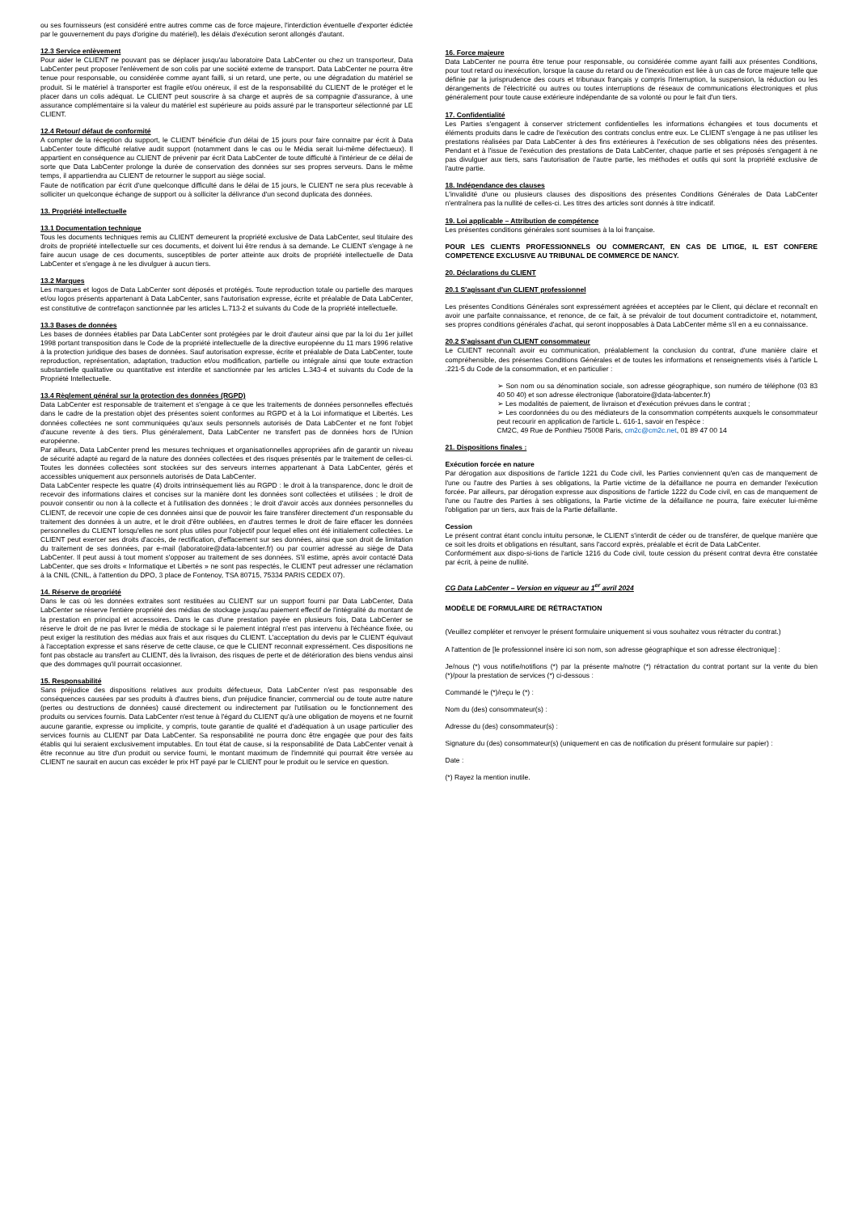ou ses fournisseurs (est considéré entre autres comme cas de force majeure, l'interdiction éventuelle d'exporter édictée par le gouvernement du pays d'origine du matériel), les délais d'exécution seront allongés d'autant.
12.3 Service enlèvement
Pour aider le CLIENT ne pouvant pas se déplacer jusqu'au laboratoire Data LabCenter ou chez un transporteur, Data LabCenter peut proposer l'enlèvement de son colis par une société externe de transport. Data LabCenter ne pourra être tenue pour responsable, ou considérée comme ayant failli, si un retard, une perte, ou une dégradation du matériel se produit. Si le matériel à transporter est fragile et/ou onéreux, il est de la responsabilité du CLIENT de le protéger et le placer dans un colis adéquat. Le CLIENT peut souscrire à sa charge et auprès de sa compagnie d'assurance, à une assurance complémentaire si la valeur du matériel est supérieure au poids assuré par le transporteur sélectionné par LE CLIENT.
12.4 Retour/ défaut de conformité
A compter de la réception du support, le CLIENT bénéficie d'un délai de 15 jours pour faire connaitre par écrit à Data LabCenter toute difficulté relative audit support (notamment dans le cas ou le Média serait lui-même défectueux). Il appartient en conséquence au CLIENT de prévenir par écrit Data LabCenter de toute difficulté à l'intérieur de ce délai de sorte que Data LabCenter prolonge la durée de conservation des données sur ses propres serveurs. Dans le même temps, il appartiendra au CLIENT de retourner le support au siège social.
Faute de notification par écrit d'une quelconque difficulté dans le délai de 15 jours, le CLIENT ne sera plus recevable à solliciter un quelconque échange de support ou à solliciter la délivrance d'un second duplicata des données.
13. Propriété intellectuelle
13.1 Documentation technique
Tous les documents techniques remis au CLIENT demeurent la propriété exclusive de Data LabCenter, seul titulaire des droits de propriété intellectuelle sur ces documents, et doivent lui être rendus à sa demande. Le CLIENT s'engage à ne faire aucun usage de ces documents, susceptibles de porter atteinte aux droits de propriété intellectuelle de Data LabCenter et s'engage à ne les divulguer à aucun tiers.
13.2 Marques
Les marques et logos de Data LabCenter sont déposés et protégés. Toute reproduction totale ou partielle des marques et/ou logos présents appartenant à Data LabCenter, sans l'autorisation expresse, écrite et préalable de Data LabCenter, est constitutive de contrefaçon sanctionnée par les articles L.713-2 et suivants du Code de la propriété intellectuelle.
13.3 Bases de données
Les bases de données établies par Data LabCenter sont protégées par le droit d'auteur ainsi que par la loi du 1er juillet 1998 portant transposition dans le Code de la propriété intellectuelle de la directive européenne du 11 mars 1996 relative à la protection juridique des bases de données. Sauf autorisation expresse, écrite et préalable de Data LabCenter, toute reproduction, représentation, adaptation, traduction et/ou modification, partielle ou intégrale ainsi que toute extraction substantielle qualitative ou quantitative est interdite et sanctionnée par les articles L.343-4 et suivants du Code de la Propriété Intellectuelle.
13.4 Règlement général sur la protection des données (RGPD)
Data LabCenter est responsable de traitement et s'engage à ce que les traitements de données personnelles effectués dans le cadre de la prestation objet des présentes soient conformes au RGPD et à la Loi informatique et Libertés. Les données collectées ne sont communiquées qu'aux seuls personnels autorisés de Data LabCenter et ne font l'objet d'aucune revente à des tiers. Plus généralement, Data LabCenter ne transfert pas de données hors de l'Union européenne.
Par ailleurs, Data LabCenter prend les mesures techniques et organisationnelles appropriées afin de garantir un niveau de sécurité adapté au regard de la nature des données collectées et des risques présentés par le traitement de celles-ci. Toutes les données collectées sont stockées sur des serveurs internes appartenant à Data LabCenter, gérés et accessibles uniquement aux personnels autorisés de Data LabCenter.
Data LabCenter respecte les quatre (4) droits intrinsèquement liés au RGPD : le droit à la transparence, donc le droit de recevoir des informations claires et concises sur la manière dont les données sont collectées et utilisées ; le droit de pouvoir consentir ou non à la collecte et à l'utilisation des données ; le droit d'avoir accès aux données personnelles du CLIENT, de recevoir une copie de ces données ainsi que de pouvoir les faire transférer directement d'un responsable du traitement des données à un autre, et le droit d'être oubliées, en d'autres termes le droit de faire effacer les données personnelles du CLIENT lorsqu'elles ne sont plus utiles pour l'objectif pour lequel elles ont été initialement collectées. Le CLIENT peut exercer ses droits d'accès, de rectification, d'effacement sur ses données, ainsi que son droit de limitation du traitement de ses données, par e-mail (laboratoire@data-labcenter.fr) ou par courrier adressé au siège de Data LabCenter. Il peut aussi à tout moment s'opposer au traitement de ses données. S'il estime, après avoir contacté Data LabCenter, que ses droits « Informatique et Libertés » ne sont pas respectés, le CLIENT peut adresser une réclamation à la CNIL (CNIL, à l'attention du DPO, 3 place de Fontenoy, TSA 80715, 75334 PARIS CEDEX 07).
14. Réserve de propriété
Dans le cas où les données extraites sont restituées au CLIENT sur un support fourni par Data LabCenter, Data LabCenter se réserve l'entière propriété des médias de stockage jusqu'au paiement effectif de l'intégralité du montant de la prestation en principal et accessoires. Dans le cas d'une prestation payée en plusieurs fois, Data LabCenter se réserve le droit de ne pas livrer le média de stockage si le paiement intégral n'est pas intervenu à l'échéance fixée, ou peut exiger la restitution des médias aux frais et aux risques du CLIENT. L'acceptation du devis par le CLIENT équivaut à l'acceptation expresse et sans réserve de cette clause, ce que le CLIENT reconnait expressément. Ces dispositions ne font pas obstacle au transfert au CLIENT, dès la livraison, des risques de perte et de détérioration des biens vendus ainsi que des dommages qu'il pourrait occasionner.
15. Responsabilité
Sans préjudice des dispositions relatives aux produits défectueux, Data LabCenter n'est pas responsable des conséquences causées par ses produits à d'autres biens, d'un préjudice financier, commercial ou de toute autre nature (pertes ou destructions de données) causé directement ou indirectement par l'utilisation ou le fonctionnement des produits ou services fournis. Data LabCenter n'est tenue à l'égard du CLIENT qu'à une obligation de moyens et ne fournit aucune garantie, expresse ou implicite, y compris, toute garantie de qualité et d'adéquation à un usage particulier des services fournis au CLIENT par Data LabCenter. Sa responsabilité ne pourra donc être engagée que pour des faits établis qui lui seraient exclusivement imputables. En tout état de cause, si la responsabilité de Data LabCenter venait à être reconnue au titre d'un produit ou service fourni, le montant maximum de l'indemnité qui pourrait être versée au CLIENT ne saurait en aucun cas excéder le prix HT payé par le CLIENT pour le produit ou le service en question.
16. Force majeure
Data LabCenter ne pourra être tenue pour responsable, ou considérée comme ayant failli aux présentes Conditions, pour tout retard ou inexécution, lorsque la cause du retard ou de l'inexécution est liée à un cas de force majeure telle que définie par la jurisprudence des cours et tribunaux français y compris l'interruption, la suspension, la réduction ou les dérangements de l'électricité ou autres ou toutes interruptions de réseaux de communications électroniques et plus généralement pour toute cause extérieure indépendante de sa volonté ou pour le fait d'un tiers.
17. Confidentialité
Les Parties s'engagent à conserver strictement confidentielles les informations échangées et tous documents et éléments produits dans le cadre de l'exécution des contrats conclus entre eux. Le CLIENT s'engage à ne pas utiliser les prestations réalisées par Data LabCenter à des fins extérieures à l'exécution de ses obligations nées des présentes. Pendant et à l'issue de l'exécution des prestations de Data LabCenter, chaque partie et ses préposés s'engagent à ne pas divulguer aux tiers, sans l'autorisation de l'autre partie, les méthodes et outils qui sont la propriété exclusive de l'autre partie.
18. Indépendance des clauses
L'invalidité d'une ou plusieurs clauses des dispositions des présentes Conditions Générales de Data LabCenter n'entraînera pas la nullité de celles-ci. Les titres des articles sont donnés à titre indicatif.
19. Loi applicable – Attribution de compétence
Les présentes conditions générales sont soumises à la loi française.
POUR LES CLIENTS PROFESSIONNELS OU COMMERCANT, EN CAS DE LITIGE, IL EST CONFERE COMPETENCE EXCLUSIVE AU TRIBUNAL DE COMMERCE DE NANCY.
20. Déclarations du CLIENT
20.1 S'agissant d'un CLIENT professionnel
Les présentes Conditions Générales sont expressément agréées et acceptées par le Client, qui déclare et reconnaît en avoir une parfaite connaissance, et renonce, de ce fait, à se prévaloir de tout document contradictoire et, notamment, ses propres conditions générales d'achat, qui seront inopposables à Data LabCenter même s'il en a eu connaissance.
20.2 S'agissant d'un CLIENT consommateur
Le CLIENT reconnaît avoir eu communication, préalablement la conclusion du contrat, d'une manière claire et compréhensible, des présentes Conditions Générales et de toutes les informations et renseignements visés à l'article L .221-5 du Code de la consommation, et en particulier :
➢ Son nom ou sa dénomination sociale, son adresse géographique, son numéro de téléphone (03 83 40 50 40) et son adresse électronique (laboratoire@data-labcenter.fr)
➢ Les modalités de paiement, de livraison et d'exécution prévues dans le contrat ;
➢ Les coordonnées du ou des médiateurs de la consommation compétents auxquels le consommateur peut recourir en application de l'article L. 616-1, savoir en l'espèce :
CM2C, 49 Rue de Ponthieu 75008 Paris, cm2c@cm2c.net, 01 89 47 00 14
21. Dispositions finales :
Exécution forcée en nature
Par dérogation aux dispositions de l'article 1221 du Code civil, les Parties conviennent qu'en cas de manquement de l'une ou l'autre des Parties à ses obligations, la Partie victime de la défaillance ne pourra en demander l'exécution forcée. Par ailleurs, par dérogation expresse aux dispositions de l'article 1222 du Code civil, en cas de manquement de l'une ou l'autre des Parties à ses obligations, la Partie victime de la défaillance ne pourra, faire exécuter lui-même l'obligation par un tiers, aux frais de la Partie défaillante.
Cession
Le présent contrat étant conclu intuitu personæ, le CLIENT s'interdit de céder ou de transférer, de quelque manière que ce soit les droits et obligations en résultant, sans l'accord exprès, préalable et écrit de Data LabCenter.
Conformément aux dispo-si-tions de l'article 1216 du Code civil, toute cession du présent contrat devra être constatée par écrit, à peine de nullité.
CG Data LabCenter – Version en vigueur au 1<sup>er</sup> avril 2024
MODÈLE DE FORMULAIRE DE RÉTRACTATION
(Veuillez compléter et renvoyer le présent formulaire uniquement si vous souhaitez vous rétracter du contrat.)
A l'attention de [le professionnel insère ici son nom, son adresse géographique et son adresse électronique] :
Je/nous (*) vous notifie/notifions (*) par la présente ma/notre (*) rétractation du contrat portant sur la vente du bien (*)/pour la prestation de services (*) ci-dessous :
Commandé le (*)/reçu le (*) :
Nom du (des) consommateur(s) :
Adresse du (des) consommateur(s) :
Signature du (des) consommateur(s) (uniquement en cas de notification du présent formulaire sur papier) :
Date :
(*) Rayez la mention inutile.